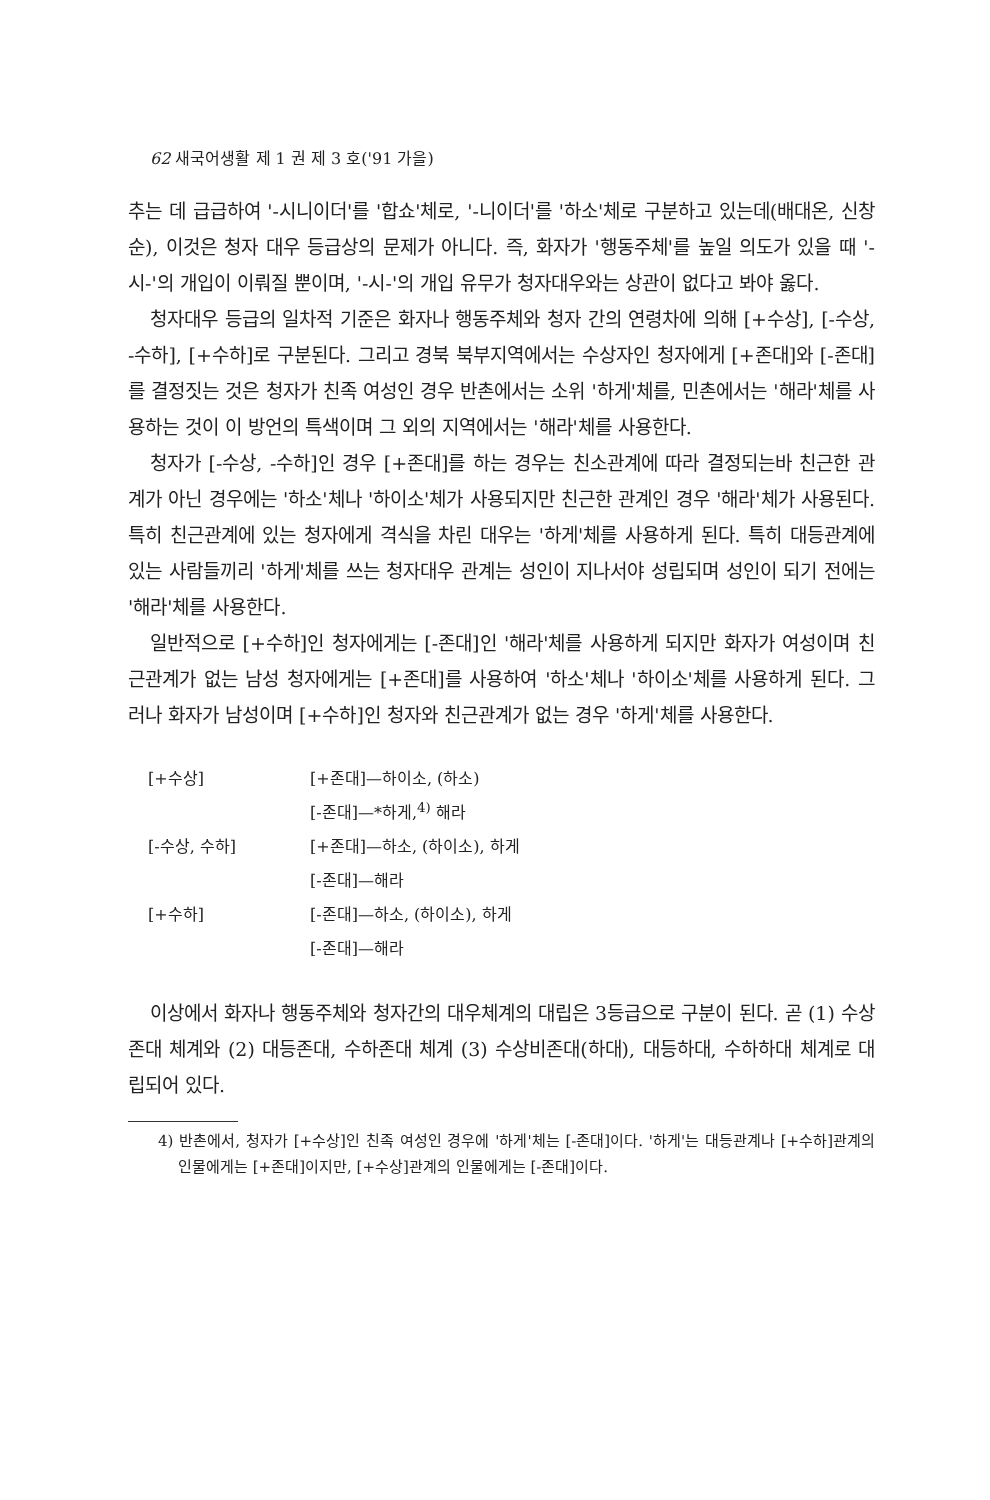62 새국어생활 제 1 권 제 3 호('91 가을)
추는 데 급급하여 '-시니이더'를 '합쇼'체로, '-니이더'를 '하소'체로 구분하고 있는데(배대온, 신창순), 이것은 청자 대우 등급상의 문제가 아니다. 즉, 화자가 '행동주체'를 높일 의도가 있을 때 '-시-'의 개입이 이뤄질 뿐이며, '-시-'의 개입 유무가 청자대우와는 상관이 없다고 봐야 옳다.
청자대우 등급의 일차적 기준은 화자나 행동주체와 청자 간의 연령차에 의해 [+수상], [-수상, -수하], [+수하]로 구분된다. 그리고 경북 북부지역에서는 수상자인 청자에게 [+존대]와 [-존대]를 결정짓는 것은 청자가 친족 여성인 경우 반촌에서는 소위 '하게'체를, 민촌에서는 '해라'체를 사용하는 것이 이 방언의 특색이며 그 외의 지역에서는 '해라'체를 사용한다.
청자가 [-수상, -수하]인 경우 [+존대]를 하는 경우는 친소관계에 따라 결정되는바 친근한 관계가 아닌 경우에는 '하소'체나 '하이소'체가 사용되지만 친근한 관계인 경우 '해라'체가 사용된다. 특히 친근관계에 있는 청자에게 격식을 차린 대우는 '하게'체를 사용하게 된다. 특히 대등관계에 있는 사람들끼리 '하게'체를 쓰는 청자대우 관계는 성인이 지나서야 성립되며 성인이 되기 전에는 '해라'체를 사용한다.
일반적으로 [+수하]인 청자에게는 [-존대]인 '해라'체를 사용하게 되지만 화자가 여성이며 친근관계가 없는 남성 청자에게는 [+존대]를 사용하여 '하소'체나 '하이소'체를 사용하게 된다. 그러나 화자가 남성이며 [+수하]인 청자와 친근관계가 없는 경우 '하게'체를 사용한다.
| [+수상] | [+존대]—하이소, (하소) |
| | [-존대]—*하게,<sup>4)</sup> 해라 |
| [-수상, 수하] | [+존대]—하소, (하이소), 하게 |
| | [-존대]—해라 |
| [+수하] | [-존대]—하소, (하이소), 하게 |
| | [-존대]—해라 |
이상에서 화자나 행동주체와 청자간의 대우체계의 대립은 3등급으로 구분이 된다. 곧 (1) 수상존대 체계와 (2) 대등존대, 수하존대 체계 (3) 수상비존대(하대), 대등하대, 수하하대 체계로 대립되어 있다.
4) 반촌에서, 청자가 [+수상]인 친족 여성인 경우에 '하게'체는 [-존대]이다. '하게'는 대등관계나 [+수하]관계의 인물에게는 [+존대]이지만, [+수상]관계의 인물에게는 [-존대]이다.